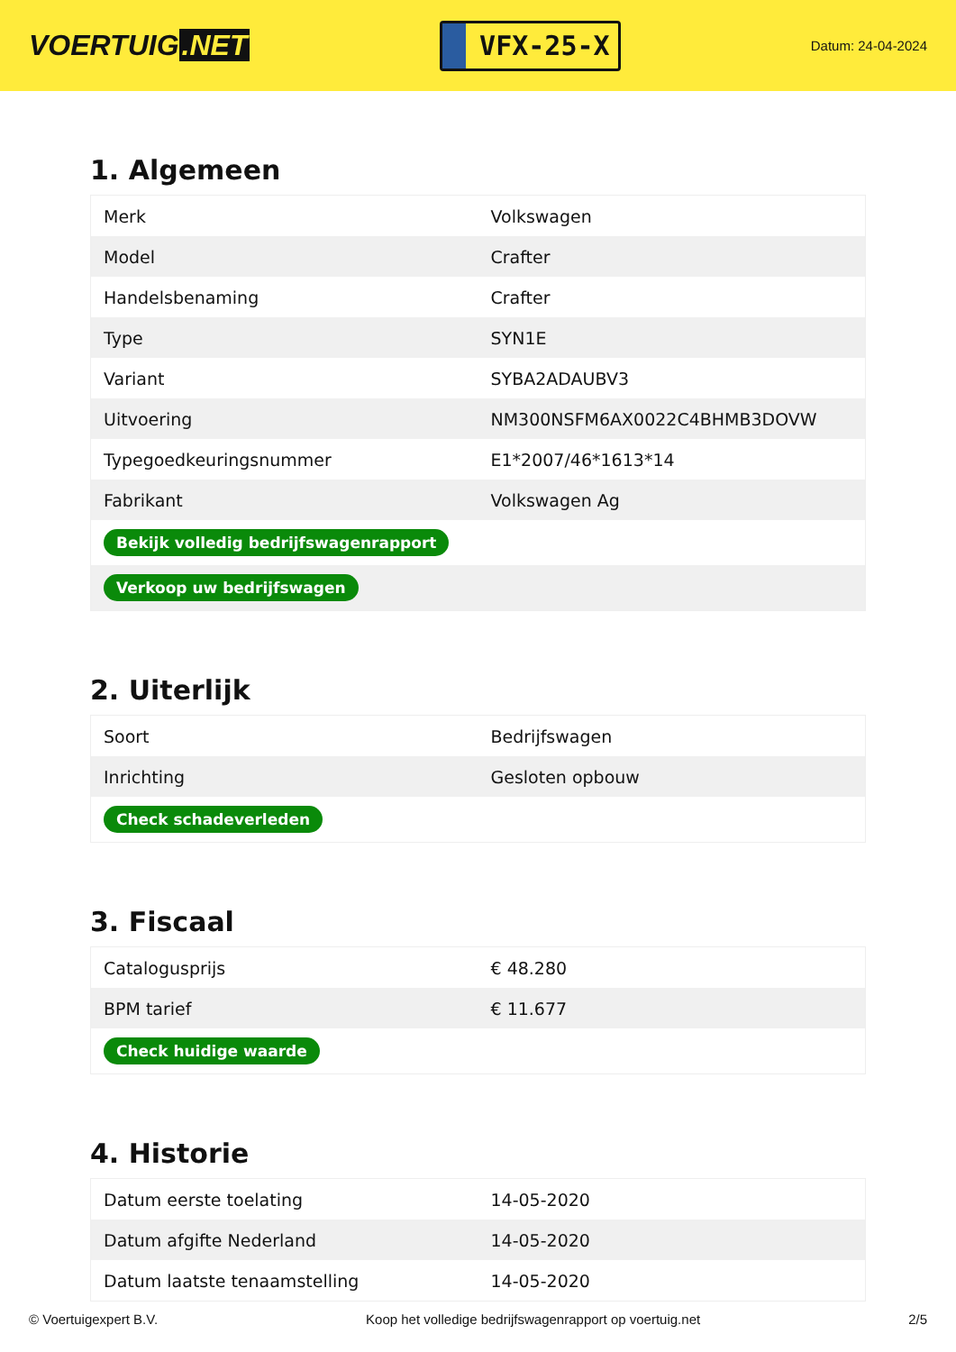VOERTUIG.NET
VFX-25-X
Datum: 24-04-2024
1. Algemeen
| Merk | Volkswagen |
| Model | Crafter |
| Handelsbenaming | Crafter |
| Type | SYN1E |
| Variant | SYBA2ADAUBV3 |
| Uitvoering | NM300NSFM6AX0022C4BHMB3DOVW |
| Typegoedkeuringsnummer | E1*2007/46*1613*14 |
| Fabrikant | Volkswagen Ag |
| Bekijk volledig bedrijfswagenrapport | |
| Verkoop uw bedrijfswagen | |
2. Uiterlijk
| Soort | Bedrijfswagen |
| Inrichting | Gesloten opbouw |
| Check schadeverleden | |
3. Fiscaal
| Catalogusprijs | € 48.280 |
| BPM tarief | € 11.677 |
| Check huidige waarde | |
4. Historie
| Datum eerste toelating | 14-05-2020 |
| Datum afgifte Nederland | 14-05-2020 |
| Datum laatste tenaamstelling | 14-05-2020 |
© Voertuigexpert B.V. Koop het volledige bedrijfswagenrapport op voertuig.net 2/5